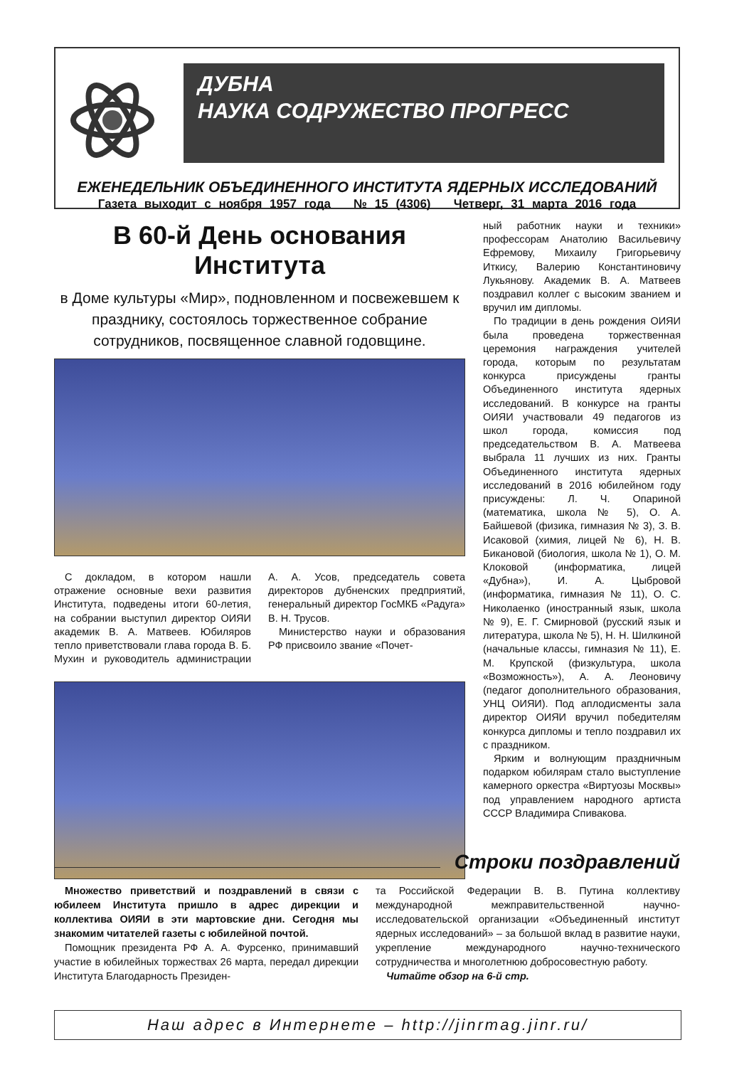ДУБНА
НАУКА СОДРУЖЕСТВО ПРОГРЕСС
ЕЖЕНЕДЕЛЬНИК ОБЪЕДИНЕННОГО ИНСТИТУТА ЯДЕРНЫХ ИССЛЕДОВАНИЙ
Газета выходит с ноября 1957 года № 15 (4306) Четверг, 31 марта 2016 года
В 60-й День основания Института
в Доме культуры «Мир», подновленном и посвежевшем к празднику, состоялось торжественное собрание сотрудников, посвященное славной годовщине.
С докладом, в котором нашли отражение основные вехи развития Института, подведены итоги 60-летия, на собрании выступил директор ОИЯИ академик В. А. Матвеев. Юбиляров тепло приветствовали глава города В. Б. Мухин и руководитель администрации А. А. Усов, председатель совета директоров дубненских предприятий, генеральный директор ГосМКБ «Радуга» В. Н. Трусов.
Министерство науки и образования РФ присвоило звание «Почет-
ный работник науки и техники» профессорам Анатолию Васильевичу Ефремову, Михаилу Григорьевичу Иткису, Валерию Константиновичу Лукьянову. Академик В. А. Матвеев поздравил коллег с высоким званием и вручил им дипломы.
По традиции в день рождения ОИЯИ была проведена торжественная церемония награждения учителей города, которым по результатам конкурса присуждены гранты Объединенного института ядерных исследований. В конкурсе на гранты ОИЯИ участвовали 49 педагогов из школ города, комиссия под председательством В. А. Матвеева выбрала 11 лучших из них. Гранты Объединенного института ядерных исследований в 2016 юбилейном году присуждены: Л. Ч. Опариной (математика, школа № 5), О. А. Байшевой (физика, гимназия № 3), З. В. Исаковой (химия, лицей № 6), Н. В. Бикановой (биология, школа № 1), О. М. Клоковой (информатика, лицей «Дубна»), И. А. Цыбровой (информатика, гимназия № 11), О. С. Николаенко (иностранный язык, школа № 9), Е. Г. Смирновой (русский язык и литература, школа № 5), Н. Н. Шилкиной (начальные классы, гимназия № 11), Е. М. Крупской (физкультура, школа «Возможность»), А. А. Леоновичу (педагог дополнительного образования, УНЦ ОИЯИ). Под аплодисменты зала директор ОИЯИ вручил победителям конкурса дипломы и тепло поздравил их с праздником.
Ярким и волнующим праздничным подарком юбилярам стало выступление камерного оркестра «Виртуозы Москвы» под управлением народного артиста СССР Владимира Спивакова.
Строки поздравлений
Множество приветствий и поздравлений в связи с юбилеем Института пришло в адрес дирекции и коллектива ОИЯИ в эти мартовские дни. Сегодня мы знакомим читателей газеты с юбилейной почтой.
Помощник президента РФ А. А. Фурсенко, принимавший участие в юбилейных торжествах 26 марта, передал дирекции Института Благодарность Президен-
та Российской Федерации В. В. Путина коллективу международной межправительственной научно-исследовательской организации «Объединенный институт ядерных исследований» – за большой вклад в развитие науки, укрепление международного научно-технического сотрудничества и многолетнюю добросовестную работу.
Читайте обзор на 6-й стр.
Наш адрес в Интернете – http://jinrmag.jinr.ru/